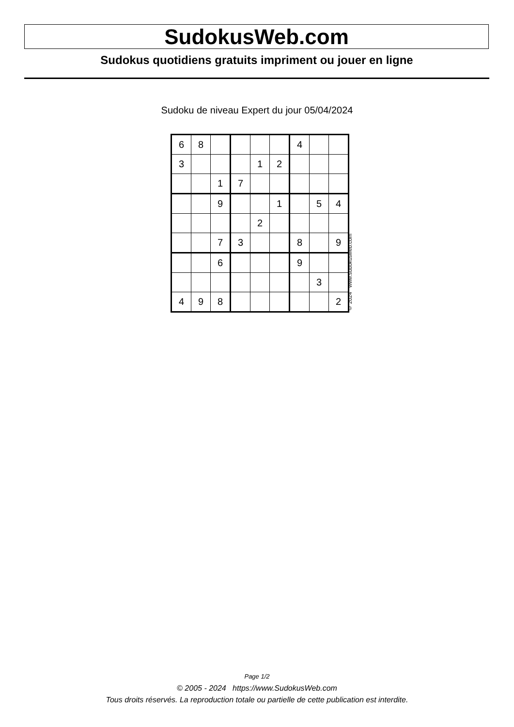SudokusWeb.com
Sudokus quotidiens gratuits impriment ou jouer en ligne
Sudoku de niveau Expert du jour 05/04/2024
| 6 | 8 | | | | | 4 | | |
| 3 | | | | 1 | 2 | | | |
| | | 1 | 7 | | | | | |
| | | 9 | | | 1 | | 5 | 4 |
| | | | | 2 | | | | |
| | | 7 | 3 | | | 8 | | 9 |
| | | 6 | | | | 9 | | |
| | | | | | | | 3 | |
| 4 | 9 | 8 | | | | | | 2 |
© 2024 www.sudokusweb.com
Page 1/2
© 2005 - 2024 https://www.SudokusWeb.com
Tous droits réservés. La reproduction totale ou partielle de cette publication est interdite.